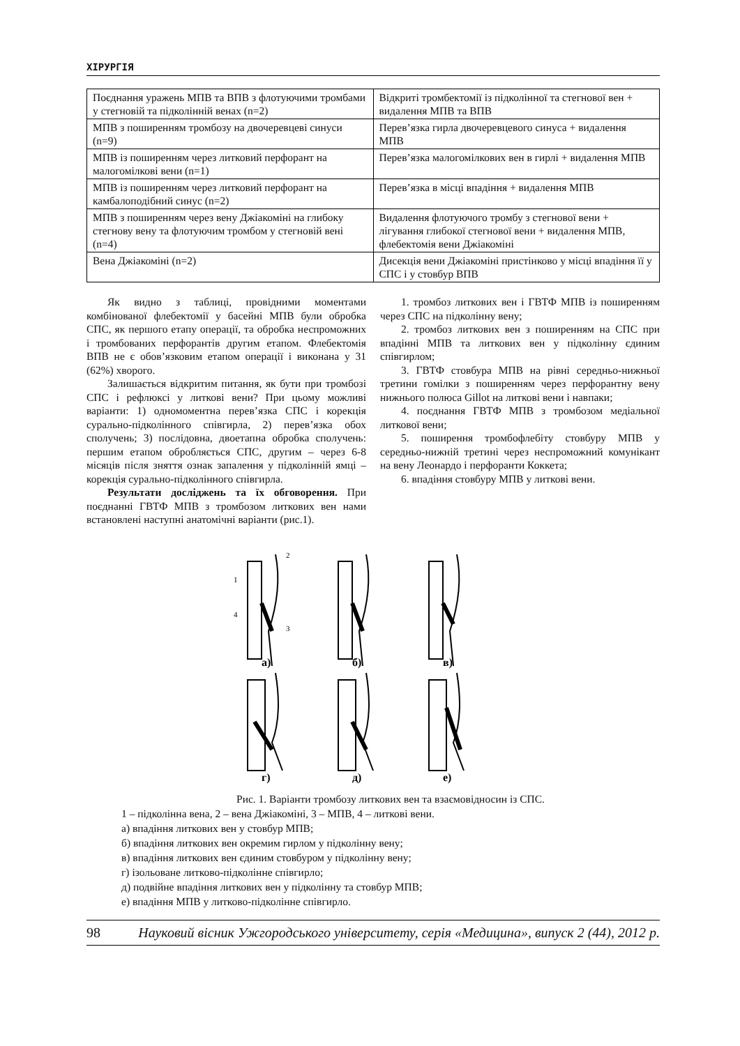ХІРУРГІЯ
| Поєднання уражень МПВ та ВПВ з флотуючими тромбами у стегновій та підколінній венах (n=2) | Відкриті тромбектомії із підколінної та стегнової вен + видалення МПВ та ВПВ |
| МПВ з поширенням тромбозу на двочеревцеві синуси (n=9) | Перев’язка гирла двочеревцевого синуса + видалення МПВ |
| МПВ із поширенням через литковий перфорант на малогомілкові вени (n=1) | Перев’язка малогомілкових вен в гирлі + видалення МПВ |
| МПВ із поширенням через литковий перфорант на камбалоподібний синус (n=2) | Перев’язка в місці впадіння + видалення МПВ |
| МПВ з поширенням через вену Джіакоміні на глибоку стегнову вену та флотуючим тромбом у стегновій вені (n=4) | Видалення флотуючого тромбу з стегнової вени + лігування глибокої стегнової вени + видалення МПВ, флебектомія вени Джіакоміні |
| Вена Джіакоміні (n=2) | Дисекція вени Джіакоміні пристінково у місці впадіння її у СПС і у стовбур ВПВ |
Як видно з таблиці, провідними моментами комбінованої флебектомії у басейні МПВ були обробка СПС, як першого етапу операції, та обробка неспроможних і тромбованих перфорантів другим етапом. Флебектомія ВПВ не є обов’язковим етапом операції і виконана у 31 (62%) хворого.
Залишається відкритим питання, як бути при тромбозі СПС і рефлюксі у литкові вени? При цьому можливі варіанти: 1) одномоментна перев’язка СПС і корекція сурально-підколінного співгирла, 2) перев’язка обох сполучень; 3) послідовна, двоетапна обробка сполучень: першим етапом обробляється СПС, другим – через 6-8 місяців після зняття ознак запалення у підколінній ямці – корекція сурально-підколінного співгирла.
Результати досліджень та їх обговорення. При поєднанні ГВТФ МПВ з тромбозом литкових вен нами встановлені наступні анатомічні варіанти (рис.1).
1. тромбоз литкових вен і ГВТФ МПВ із поширенням через СПС на підколінну вену;
2. тромбоз литкових вен з поширенням на СПС при впадінні МПВ та литкових вен у підколінну єдиним співгирлом;
3. ГВТФ стовбура МПВ на рівні середньо-нижньої третини гомілки з поширенням через перфорантну вену нижнього полюса Gillot на литкові вени і навпаки;
4. поєднання ГВТФ МПВ з тромбозом медіальної литкової вени;
5. поширення тромбофлебіту стовбуру МПВ у середньо-нижній третині через неспроможний комунікант на вену Леонардо і перфоранти Коккета;
6. впадіння стовбуру МПВ у литкові вени.
а)
б)
в)
г)
д)
е)
1
2
3
4
Рис. 1. Варіанти тромбозу литкових вен та взаємовідносин із СПС.
1 – підколінна вена, 2 – вена Джіакоміні, 3 – МПВ, 4 – литкові вени.
а) впадіння литкових вен у стовбур МПВ;
б) впадіння литкових вен окремим гирлом у підколінну вену;
в) впадіння литкових вен єдиним стовбуром у підколінну вену;
г) ізольоване литково-підколінне співгирло;
д) подвійне впадіння литкових вен у підколінну та стовбур МПВ;
е) впадіння МПВ у литково-підколінне співгирло.
98 Науковий вісник Ужгородського університету, серія «Медицина», випуск 2 (44), 2012 р.